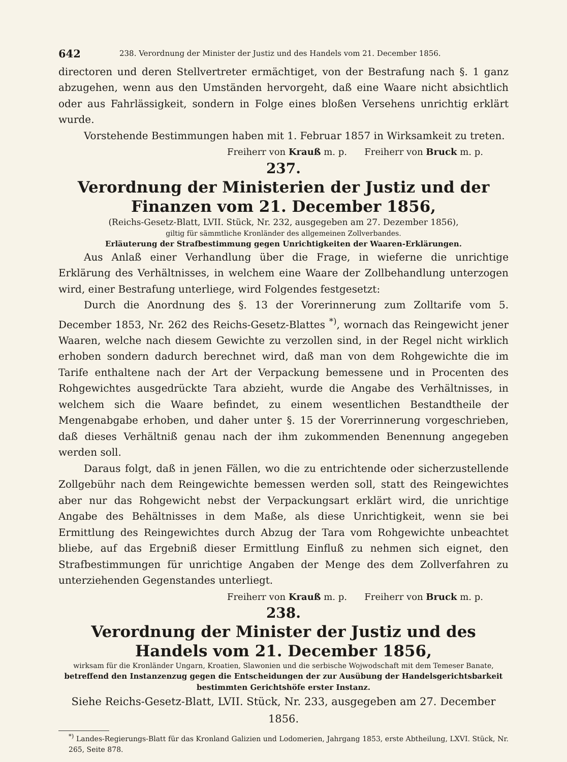642 238. Verordnung der Minister der Justiz und des Handels vom 21. December 1856.
directoren und deren Stellvertreter ermächtiget, von der Bestrafung nach §. 1 ganz abzugehen, wenn aus den Umständen hervorgeht, daß eine Waare nicht absichtlich oder aus Fahrlässigkeit, sondern in Folge eines bloßen Versehens unrichtig erklärt wurde.
Vorstehende Bestimmungen haben mit 1. Februar 1857 in Wirksamkeit zu treten.
Freiherr von Krauß m. p. Freiherr von Bruck m. p.
237.
Verordnung der Ministerien der Justiz und der Finanzen vom 21. December 1856,
(Reichs-Gesetz-Blatt, LVII. Stück, Nr. 232, ausgegeben am 27. Dezember 1856),
giltig für sämmtliche Kronländer des allgemeinen Zollverbandes.
Erläuterung der Strafbestimmung gegen Unrichtigkeiten der Waaren-Erklärungen.
Aus Anlaß einer Verhandlung über die Frage, in wieferne die unrichtige Erklärung des Verhältnisses, in welchem eine Waare der Zollbehandlung unterzogen wird, einer Bestrafung unterliege, wird Folgendes festgesetzt:
Durch die Anordnung des §. 13 der Vorerinnerung zum Zolltarife vom 5. December 1853, Nr. 262 des Reichs-Gesetz-Blattes <sup>*)</sup>, wornach das Reingewicht jener Waaren, welche nach diesem Gewichte zu verzollen sind, in der Regel nicht wirklich erhoben sondern dadurch berechnet wird, daß man von dem Rohgewichte die im Tarife enthaltene nach der Art der Verpackung bemessene und in Procenten des Rohgewichtes ausgedrückte Tara abzieht, wurde die Angabe des Verhältnisses, in welchem sich die Waare befindet, zu einem wesentlichen Bestandtheile der Mengenabgabe erhoben, und daher unter §. 15 der Vorerrinnerung vorgeschrieben, daß dieses Verhältniß genau nach der ihm zukommenden Benennung angegeben werden soll.
Daraus folgt, daß in jenen Fällen, wo die zu entrichtende oder sicherzustellende Zollgebühr nach dem Reingewichte bemessen werden soll, statt des Reingewichtes aber nur das Rohgewicht nebst der Verpackungsart erklärt wird, die unrichtige Angabe des Behältnisses in dem Maße, als diese Unrichtigkeit, wenn sie bei Ermittlung des Reingewichtes durch Abzug der Tara vom Rohgewichte unbeachtet bliebe, auf das Ergebniß dieser Ermittlung Einfluß zu nehmen sich eignet, den Strafbestimmungen für unrichtige Angaben der Menge des dem Zollverfahren zu unterziehenden Gegenstandes unterliegt.
Freiherr von Krauß m. p. Freiherr von Bruck m. p.
238.
Verordnung der Minister der Justiz und des Handels vom 21. December 1856,
wirksam für die Kronländer Ungarn, Kroatien, Slawonien und die serbische Wojwodschaft mit dem Temeser Banate,
betreffend den Instanzenzug gegen die Entscheidungen der zur Ausübung der Handelsgerichtsbarkeit bestimmten Gerichtshöfe erster Instanz.
Siehe Reichs-Gesetz-Blatt, LVII. Stück, Nr. 233, ausgegeben am 27. December 1856.
<sup>*)</sup> Landes-Regierungs-Blatt für das Kronland Galizien und Lodomerien, Jahrgang 1853, erste Abtheilung, LXVI. Stück, Nr. 265, Seite 878.